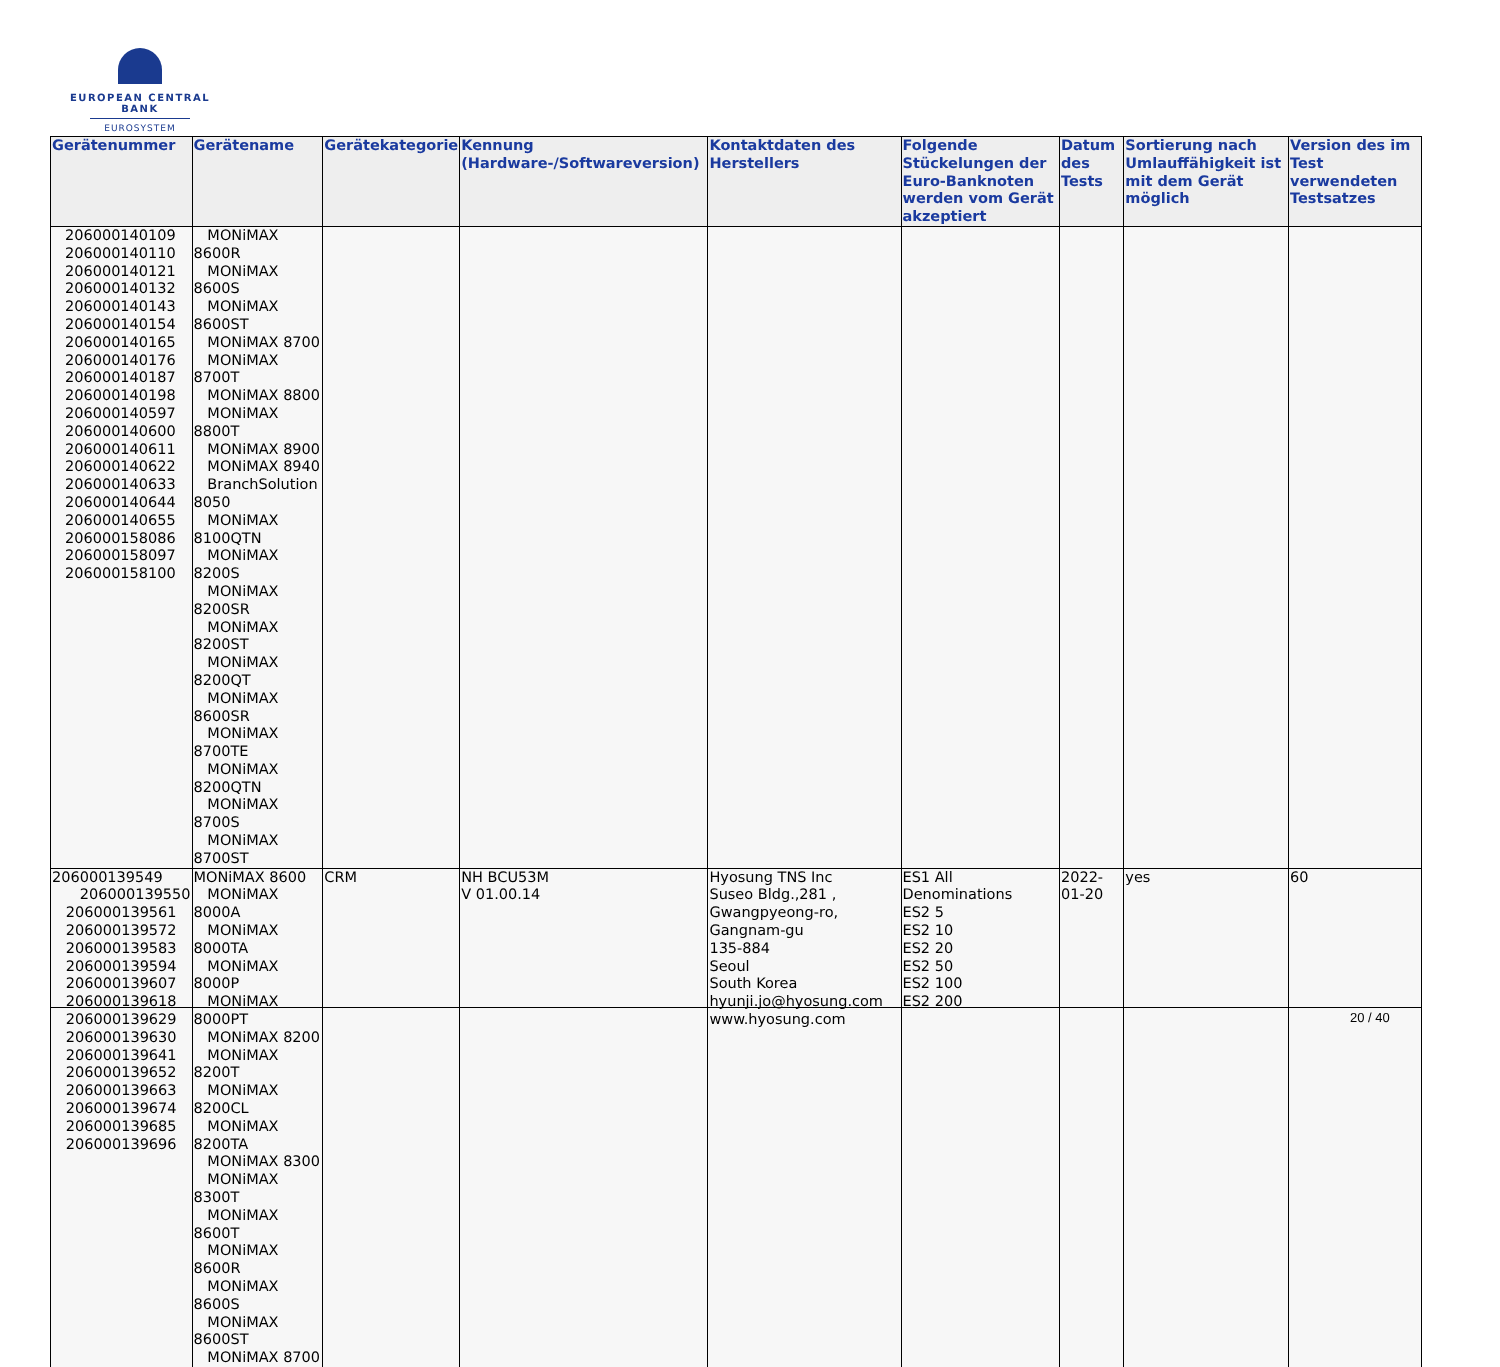EUROPEAN CENTRAL BANK
EUROSYSTEM
| Gerätenummer | Gerätename | Gerätekategorie | Kennung (Hardware-/Softwareversion) | Kontaktdaten des Herstellers | Folgende Stückelungen der Euro-Banknoten werden vom Gerät akzeptiert | Datum des Tests | Sortierung nach Umlauffähigkeit ist mit dem Gerät möglich | Version des im Test verwendeten Testsatzes |
| --- | --- | --- | --- | --- | --- | --- | --- | --- |
| 206000140109 206000140110 206000140121 206000140132 206000140143 206000140154 206000140165 206000140176 206000140187 206000140198 206000140597 206000140600 206000140611 206000140622 206000140633 206000140644 206000140655 206000158086 206000158097 206000158100 | MONiMAX 8600R MONiMAX 8600S MONiMAX 8600ST MONiMAX 8700 MONiMAX 8700T MONiMAX 8800 MONiMAX 8800T MONiMAX 8900 MONiMAX 8940 BranchSolution 8050 MONiMAX 8100QTN MONiMAX 8200S MONiMAX 8200SR MONiMAX 8200ST MONiMAX 8200QT MONiMAX 8600SR MONiMAX 8700TE MONiMAX 8200QTN MONiMAX 8700S MONiMAX 8700ST | | | | | | | |
| 206000139549 206000139550 206000139561 206000139572 206000139583 206000139594 206000139607 206000139618 206000139629 206000139630 206000139641 206000139652 206000139663 206000139674 206000139685 206000139696 | MONiMAX 8600 MONiMAX 8000A MONiMAX 8000TA MONiMAX 8000P MONiMAX 8000PT MONiMAX 8200 MONiMAX 8200T MONiMAX 8200CL MONiMAX 8200TA MONiMAX 8300 MONiMAX 8300T MONiMAX 8600T MONiMAX 8600R MONiMAX 8600S MONiMAX 8600ST MONiMAX 8700 | CRM | NH BCU53M V 01.00.14 | Hyosung TNS Inc Suseo Bldg.,281 , Gwangpyeong-ro, Gangnam-gu 135-884 Seoul South Korea hyunji.jo@hyosung.com www.hyosung.com | ES1 All Denominations ES2 5 ES2 10 ES2 20 ES2 50 ES2 100 ES2 200 | 2022-01-20 | yes | 60 |
20 / 40